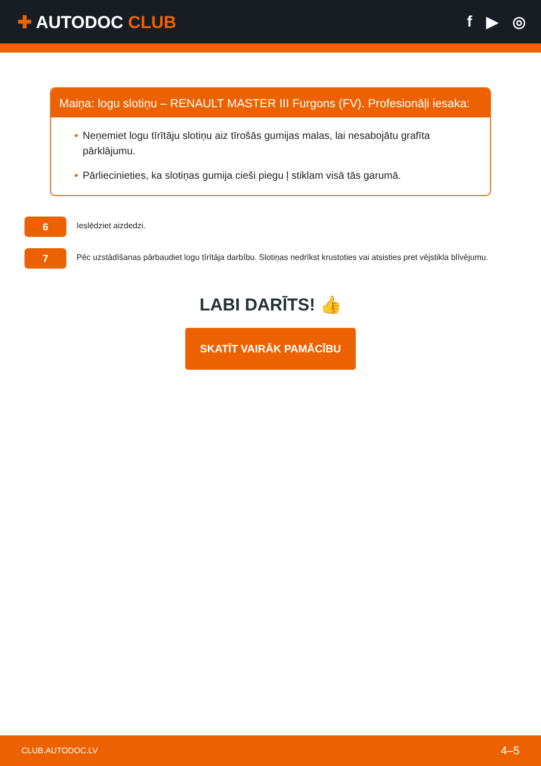✚ AUTODOC CLUB f ▶ ◎
Maiņa: logu slotiņu – RENAULT MASTER III Furgons (FV). Profesionāļi iesaka:
• Neņemiet logu tīrītāju slotiņu aiz tīrošās gumijas malas, lai nesabojātu grafīta pārklājumu.
• Pārliecinieties, ka slotiņas gumija cieši piegu ļ stiklam visā tās garumā.
6
Ieslēdziet aizdedzi.
7
Pēc uzstādīšanas pārbaudiet logu tīrītāja darbību. Slotiņas nedrīkst krustoties vai atsisties pret vējstikla blīvējumu.
LABI DARĪTS! 👍
SKATĪT VAIRĀK PAMĀCĪBU
CLUB.AUTODOC.LV 4–5